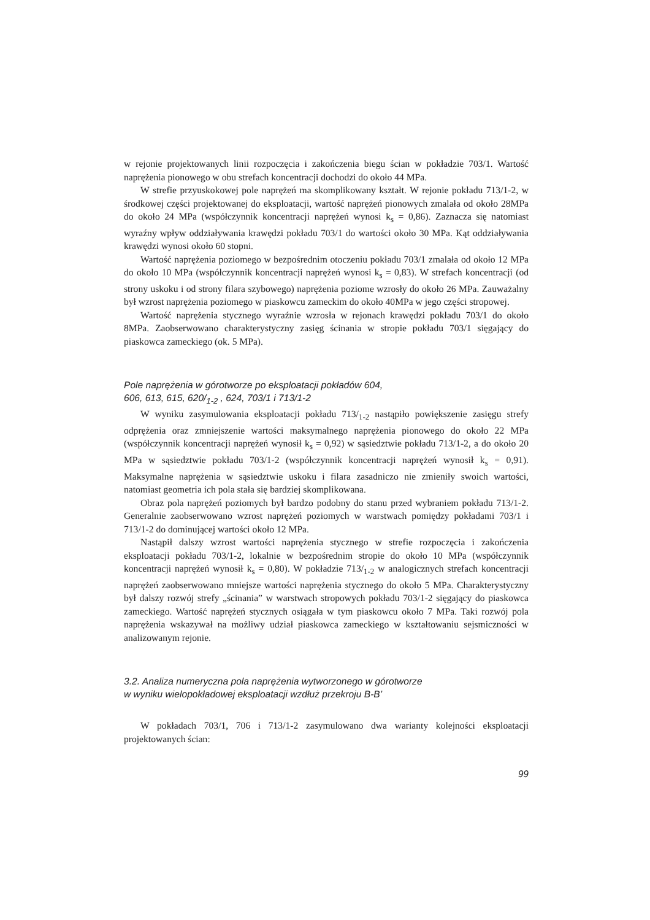w rejonie projektowanych linii rozpoczęcia i zakończenia biegu ścian w pokładzie 703/1. Wartość naprężenia pionowego w obu strefach koncentracji dochodzi do około 44 MPa.
W strefie przyuskokowej pole naprężeń ma skomplikowany kształt. W rejonie pokładu 713/1-2, w środkowej części projektowanej do eksploatacji, wartość naprężeń pionowych zmalała od około 28MPa do około 24 MPa (współczynnik koncentracji naprężeń wynosi k<sub>s</sub> = 0,86). Zaznacza się natomiast wyraźny wpływ oddziaływania krawędzi pokładu 703/1 do wartości około 30 MPa. Kąt oddziaływania krawędzi wynosi około 60 stopni.
Wartość naprężenia poziomego w bezpośrednim otoczeniu pokładu 703/1 zmalała od około 12 MPa do około 10 MPa (współczynnik koncentracji naprężeń wynosi k<sub>s</sub> = 0,83). W strefach koncentracji (od strony uskoku i od strony filara szybowego) naprężenia poziome wzrosły do około 26 MPa. Zauważalny był wzrost naprężenia poziomego w piaskowcu zameckim do około 40MPa w jego części stropowej.
Wartość naprężenia stycznego wyraźnie wzrosła w rejonach krawędzi pokładu 703/1 do około 8MPa. Zaobserwowano charakterystyczny zasięg ścinania w stropie pokładu 703/1 sięgający do piaskowca zameckiego (ok. 5 MPa).
Pole naprężenia w górotworze po eksploatacji pokładów 604,
606, 613, 615, 620/<sub>1-2</sub> , 624, 703/1 i 713/1-2
W wyniku zasymulowania eksploatacji pokładu 713/<sub>1-2</sub> nastąpiło powiększenie zasięgu strefy odprężenia oraz zmniejszenie wartości maksymalnego naprężenia pionowego do około 22 MPa (współczynnik koncentracji naprężeń wynosił k<sub>s</sub> = 0,92) w sąsiedztwie pokładu 713/1-2, a do około 20 MPa w sąsiedztwie pokładu 703/1-2 (współczynnik koncentracji naprężeń wynosił k<sub>s</sub> = 0,91). Maksymalne naprężenia w sąsiedztwie uskoku i filara zasadniczo nie zmieniły swoich wartości, natomiast geometria ich pola stała się bardziej skomplikowana.
Obraz pola naprężeń poziomych był bardzo podobny do stanu przed wybraniem pokładu 713/1-2. Generalnie zaobserwowano wzrost naprężeń poziomych w warstwach pomiędzy pokładami 703/1 i 713/1-2 do dominującej wartości około 12 MPa.
Nastąpił dalszy wzrost wartości naprężenia stycznego w strefie rozpoczęcia i zakończenia eksploatacji pokładu 703/1-2, lokalnie w bezpośrednim stropie do około 10 MPa (współczynnik koncentracji naprężeń wynosił k<sub>s</sub> = 0,80). W pokładzie 713/<sub>1-2</sub> w analogicznych strefach koncentracji naprężeń zaobserwowano mniejsze wartości naprężenia stycznego do około 5 MPa. Charakterystyczny był dalszy rozwój strefy „ścinania” w warstwach stropowych pokładu 703/1-2 sięgający do piaskowca zameckiego. Wartość naprężeń stycznych osiągała w tym piaskowcu około 7 MPa. Taki rozwój pola naprężenia wskazywał na możliwy udział piaskowca zameckiego w kształtowaniu sejsmiczności w analizowanym rejonie.
3.2. Analiza numeryczna pola naprężenia wytworzonego w górotworze
w wyniku wielopokładowej eksploatacji wzdłuż przekroju B-B’
W pokładach 703/1, 706 i 713/1-2 zasymulowano dwa warianty kolejności eksploatacji projektowanych ścian:
99